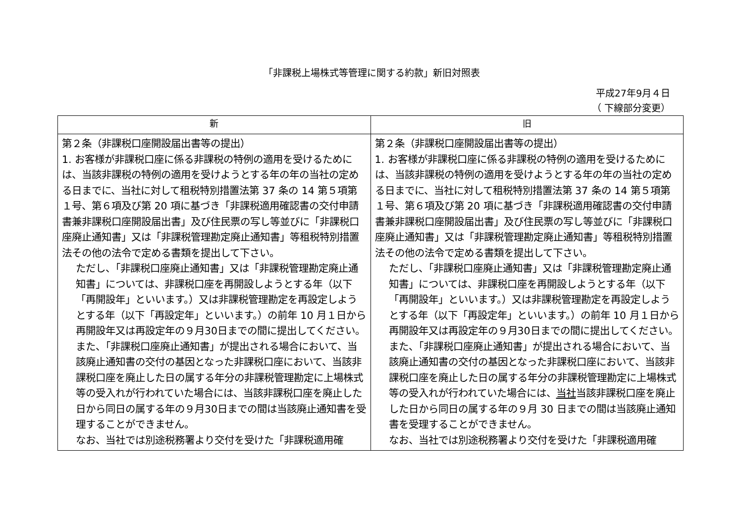「非課税上場株式等管理に関する約款」新旧対照表
平成27年9月４日
（ 下線部分変更）
| 新 | 旧 |
| --- | --- |
| 第２条（非課税口座開設届出書等の提出） 1. お客様が非課税口座に係る非課税の特例の適用を受けるためには、当該非課税の特例の適用を受けようとする年の年の当社の定める日までに、当社に対して租税特別措置法第 37 条の 14 第５項第１号、第６項及び第 20 項に基づき「非課税適用確認書の交付申請書兼非課税口座開設届出書」及び住民票の写し等並びに「非課税口座廃止通知書」又は「非課税管理勘定廃止通知書」等租税特別措置法その他の法令で定める書類を提出して下さい。 ただし、「非課税口座廃止通知書」又は「非課税管理勘定廃止通知書」については、非課税口座を再開設しようとする年（以下「再開設年」といいます。）又は非課税管理勘定を再設定しようとする年（以下「再設定年」といいます。）の前年 10 月１日から再開設年又は再設定年の９月30日までの間に提出してください。また、「非課税口座廃止通知書」が提出される場合において、当該廃止通知書の交付の基因となった非課税口座において、当該非課税口座を廃止した日の属する年分の非課税管理勘定に上場株式等の受入れが行われていた場合には、当該非課税口座を廃止した日から同日の属する年の９月30日までの間は当該廃止通知書を受理することができません。 なお、当社では別途税務署より交付を受けた「非課税適用確 | 第２条（非課税口座開設届出書等の提出） 1. お客様が非課税口座に係る非課税の特例の適用を受けるためには、当該非課税の特例の適用を受けようとする年の年の当社の定める日までに、当社に対して租税特別措置法第 37 条の 14 第５項第１号、第６項及び第 20 項に基づき「非課税適用確認書の交付申請書兼非課税口座開設届出書」及び住民票の写し等並びに「非課税口座廃止通知書」又は「非課税管理勘定廃止通知書」等租税特別措置法その他の法令で定める書類を提出して下さい。 ただし、「非課税口座廃止通知書」又は「非課税管理勘定廃止通知書」については、非課税口座を再開設しようとする年（以下「再開設年」といいます。）又は非課税管理勘定を再設定しようとする年（以下「再設定年」といいます。）の前年 10 月１日から再開設年又は再設定年の９月30日までの間に提出してください。また、「非課税口座廃止通知書」が提出される場合において、当該廃止通知書の交付の基因となった非課税口座において、当該非課税口座を廃止した日の属する年分の非課税管理勘定に上場株式等の受入れが行われていた場合には、 当社 当該非課税口座を廃止した日から同日の属する年の９月 30 日までの間は当該廃止通知書を受理することができません。 なお、当社では別途税務署より交付を受けた「非課税適用確 |